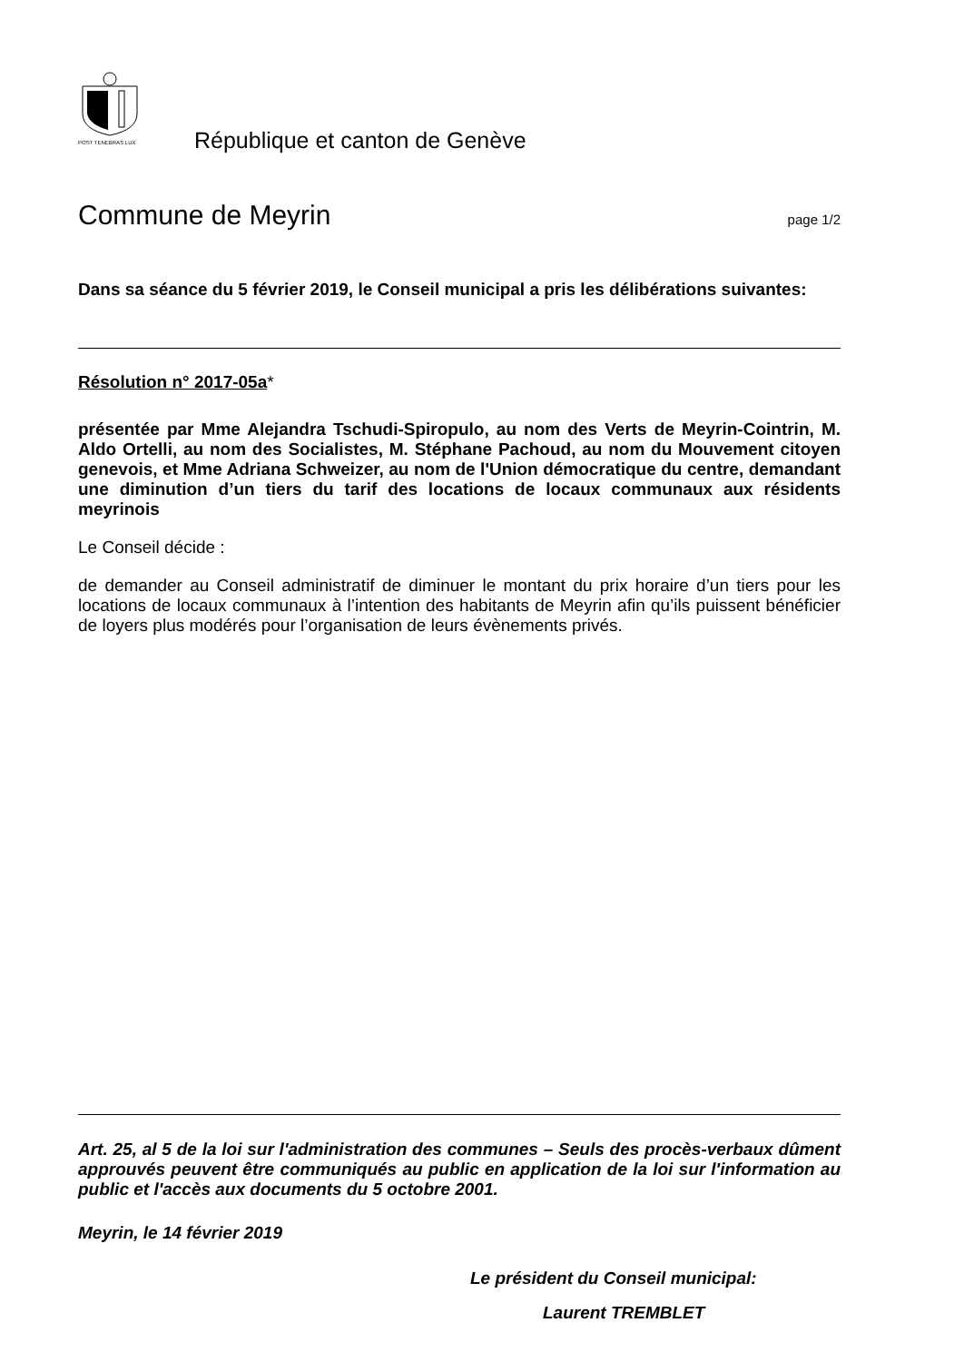POST TENEBRAS LUX
République et canton de Genève
Commune de Meyrin page 1/2
Dans sa séance du 5 février 2019, le Conseil municipal a pris les délibérations suivantes:
Résolution n° 2017-05a*
présentée par Mme Alejandra Tschudi-Spiropulo, au nom des Verts de Meyrin-Cointrin, M. Aldo Ortelli, au nom des Socialistes, M. Stéphane Pachoud, au nom du Mouvement citoyen genevois, et Mme Adriana Schweizer, au nom de l'Union démocratique du centre, demandant une diminution d’un tiers du tarif des locations de locaux communaux aux résidents meyrinois
Le Conseil décide :
de demander au Conseil administratif de diminuer le montant du prix horaire d’un tiers pour les locations de locaux communaux à l’intention des habitants de Meyrin afin qu’ils puissent bénéficier de loyers plus modérés pour l’organisation de leurs évènements privés.
Art. 25, al 5 de la loi sur l'administration des communes – Seuls des procès-verbaux dûment approuvés peuvent être communiqués au public en application de la loi sur l'information au public et l'accès aux documents du 5 octobre 2001.
Meyrin, le 14 février 2019
Le président du Conseil municipal:
Laurent TREMBLET